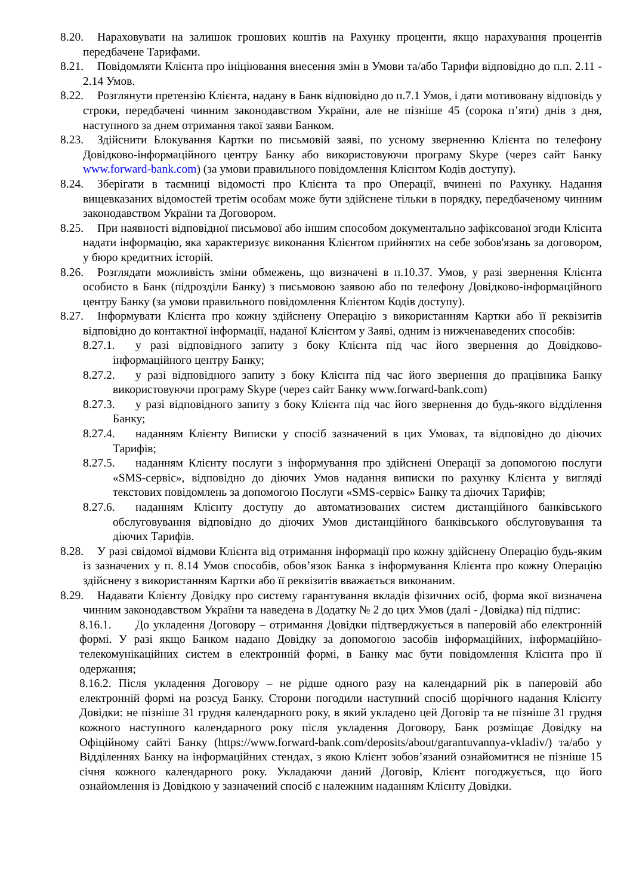8.20. Нараховувати на залишок грошових коштів на Рахунку проценти, якщо нарахування процентів передбачене Тарифами.
8.21. Повідомляти Клієнта про ініціювання внесення змін в Умови та/або Тарифи відповідно до п.п. 2.11 - 2.14 Умов.
8.22. Розглянути претензію Клієнта, надану в Банк відповідно до п.7.1 Умов, і дати мотивовану відповідь у строки, передбачені чинним законодавством України, але не пізніше 45 (сорока п’яти) днів з дня, наступного за днем отримання такої заяви Банком.
8.23. Здійснити Блокування Картки по письмовій заяві, по усному зверненню Клієнта по телефону Довідково-інформаційного центру Банку або використовуючи програму Skype (через сайт Банку www.forward-bank.com) (за умови правильного повідомлення Клієнтом Кодів доступу).
8.24. Зберігати в таємниці відомості про Клієнта та про Операції, вчинені по Рахунку. Надання вищевказаних відомостей третім особам може бути здійснене тільки в порядку, передбаченому чинним законодавством України та Договором.
8.25. При наявності відповідної письмової або іншим способом документально зафіксованої згоди Клієнта надати інформацію, яка характеризує виконання Клієнтом прийнятих на себе зобов'язань за договором, у бюро кредитних історій.
8.26. Розглядати можливість зміни обмежень, що визначені в п.10.37. Умов, у разі звернення Клієнта особисто в Банк (підрозділи Банку) з письмовою заявою або по телефону Довідково-інформаційного центру Банку (за умови правильного повідомлення Клієнтом Кодів доступу).
8.27. Інформувати Клієнта про кожну здійснену Операцію з використанням Картки або її реквізитів відповідно до контактної інформації, наданої Клієнтом у Заяві, одним із нижченаведених способів:
8.27.1. у разі відповідного запиту з боку Клієнта під час його звернення до Довідково-інформаційного центру Банку;
8.27.2. у разі відповідного запиту з боку Клієнта під час його звернення до працівника Банку використовуючи програму Skype (через сайт Банку www.forward-bank.com)
8.27.3. у разі відповідного запиту з боку Клієнта під час його звернення до будь-якого відділення Банку;
8.27.4. наданням Клієнту Виписки у спосіб зазначений в цих Умовах, та відповідно до діючих Тарифів;
8.27.5. наданням Клієнту послуги з інформування про здійснені Операції за допомогою послуги «SMS-сервіс», відповідно до діючих Умов надання виписки по рахунку Клієнта у вигляді текстових повідомлень за допомогою Послуги «SMS-сервіс» Банку та діючих Тарифів;
8.27.6. наданням Клієнту доступу до автоматизованих систем дистанційного банківського обслуговування відповідно до діючих Умов дистанційного банківського обслуговування та діючих Тарифів.
8.28. У разі свідомої відмови Клієнта від отримання інформації про кожну здійснену Операцію будь-яким із зазначених у п. 8.14 Умов способів, обов’язок Банка з інформування Клієнта про кожну Операцію здійснену з використанням Картки або її реквізитів вважається виконаним.
8.29. Надавати Клієнту Довідку про систему гарантування вкладів фізичних осіб, форма якої визначена чинним законодавством України та наведена в Додатку № 2 до цих Умов (далі - Довідка) під підпис:
8.16.1. До укладення Договору – отримання Довідки підтверджується в паперовій або електронній формі. У разі якщо Банком надано Довідку за допомогою засобів інформаційних, інформаційно-телекомунікаційних систем в електронній формі, в Банку має бути повідомлення Клієнта про її одержання;
8.16.2. Після укладення Договору – не рідше одного разу на календарний рік в паперовій або електронній формі на розсуд Банку. Сторони погодили наступний спосіб щорічного надання Клієнту Довідки: не пізніше 31 грудня календарного року, в який укладено цей Договір та не пізніше 31 грудня кожного наступного календарного року після укладення Договору, Банк розміщає Довідку на Офіційному сайті Банку (https://www.forward-bank.com/deposits/about/garantuvannya-vkladiv/) та/або у Відділеннях Банку на інформаційних стендах, з якою Клієнт зобов’язаний ознайомитися не пізніше 15 січня кожного календарного року. Укладаючи даний Договір, Клієнт погоджується, що його ознайомлення із Довідкою у зазначений спосіб є належним наданням Клієнту Довідки.